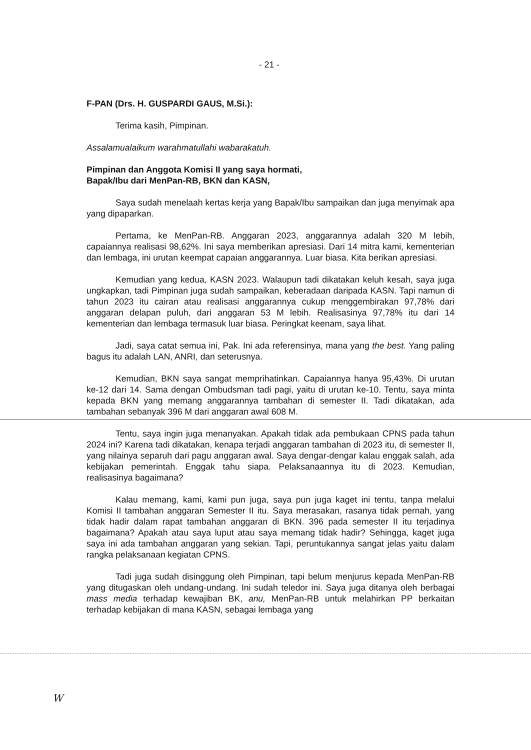- 21 -
F-PAN (Drs. H. GUSPARDI GAUS, M.Si.):
Terima kasih, Pimpinan.
Assalamualaikum warahmatullahi wabarakatuh.
Pimpinan dan Anggota Komisi II yang saya hormati,
Bapak/Ibu dari MenPan-RB, BKN dan KASN,
Saya sudah menelaah kertas kerja yang Bapak/Ibu sampaikan dan juga menyimak apa yang dipaparkan.
Pertama, ke MenPan-RB. Anggaran 2023, anggarannya adalah 320 M lebih, capaiannya realisasi 98,62%. Ini saya memberikan apresiasi. Dari 14 mitra kami, kementerian dan lembaga, ini urutan keempat capaian anggarannya. Luar biasa. Kita berikan apresiasi.
Kemudian yang kedua, KASN 2023. Walaupun tadi dikatakan keluh kesah, saya juga ungkapkan, tadi Pimpinan juga sudah sampaikan, keberadaan daripada KASN. Tapi namun di tahun 2023 itu cairan atau realisasi anggarannya cukup menggembirakan 97,78% dari anggaran delapan puluh, dari anggaran 53 M lebih. Realisasinya 97,78% itu dari 14 kementerian dan lembaga termasuk luar biasa. Peringkat keenam, saya lihat.
Jadi, saya catat semua ini, Pak. Ini ada referensinya, mana yang the best. Yang paling bagus itu adalah LAN, ANRI, dan seterusnya.
Kemudian, BKN saya sangat memprihatinkan. Capaiannya hanya 95,43%. Di urutan ke-12 dari 14. Sama dengan Ombudsman tadi pagi, yaitu di urutan ke-10. Tentu, saya minta kepada BKN yang memang anggarannya tambahan di semester II. Tadi dikatakan, ada tambahan sebanyak 396 M dari anggaran awal 608 M.
Tentu, saya ingin juga menanyakan. Apakah tidak ada pembukaan CPNS pada tahun 2024 ini? Karena tadi dikatakan, kenapa terjadi anggaran tambahan di 2023 itu, di semester II, yang nilainya separuh dari pagu anggaran awal. Saya dengar-dengar kalau enggak salah, ada kebijakan pemerintah. Enggak tahu siapa. Pelaksanaannya itu di 2023. Kemudian, realisasinya bagaimana?
Kalau memang, kami, kami pun juga, saya pun juga kaget ini tentu, tanpa melalui Komisi II tambahan anggaran Semester II itu. Saya merasakan, rasanya tidak pernah, yang tidak hadir dalam rapat tambahan anggaran di BKN. 396 pada semester II itu terjadinya bagaimana? Apakah atau saya luput atau saya memang tidak hadir? Sehingga, kaget juga saya ini ada tambahan anggaran yang sekian. Tapi, peruntukannya sangat jelas yaitu dalam rangka pelaksanaan kegiatan CPNS.
Tadi juga sudah disinggung oleh Pimpinan, tapi belum menjurus kepada MenPan-RB yang ditugaskan oleh undang-undang. Ini sudah teledor ini. Saya juga ditanya oleh berbagai mass media terhadap kewajiban BK, anu, MenPan-RB untuk melahirkan PP berkaitan terhadap kebijakan di mana KASN, sebagai lembaga yang
W